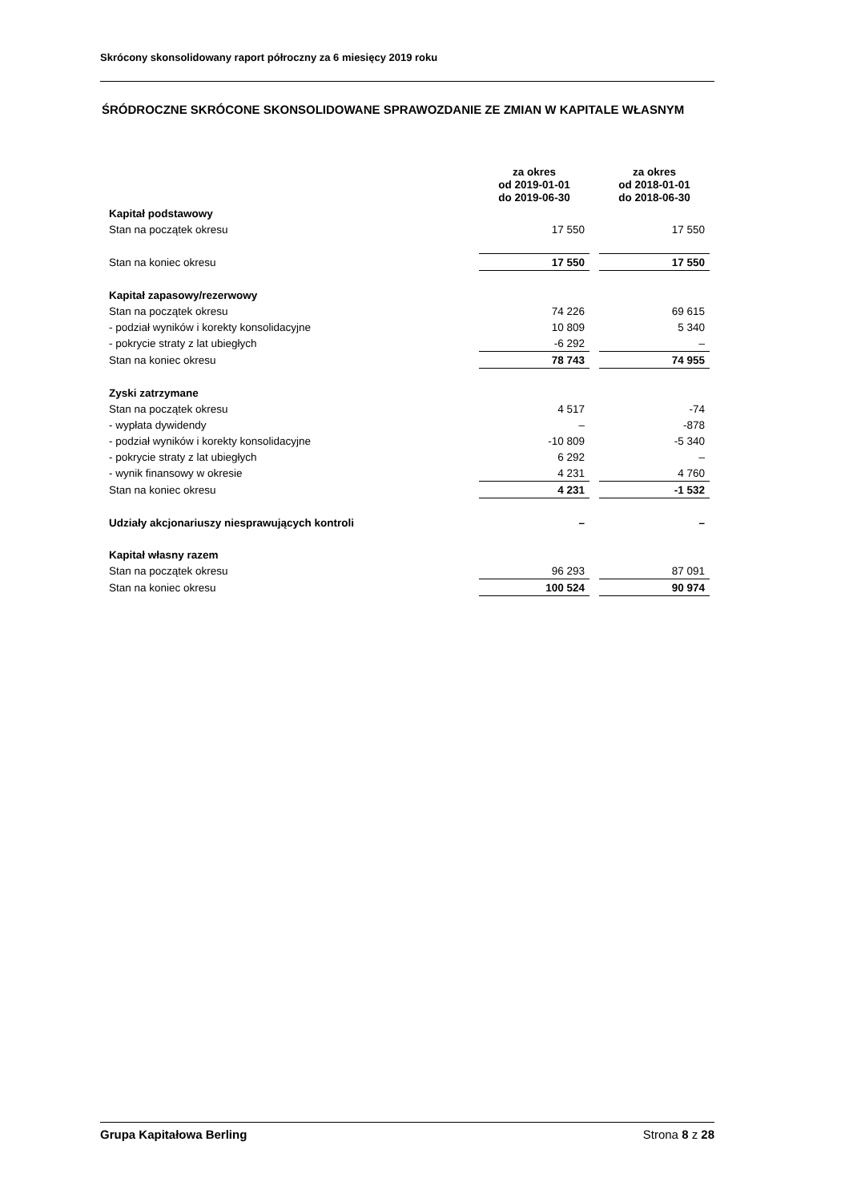Skrócony skonsolidowany raport półroczny za 6 miesięcy 2019 roku
ŚRÓDROCZNE SKRÓCONE SKONSOLIDOWANE SPRAWOZDANIE ZE ZMIAN W KAPITALE WŁASNYM
| | za okres od 2019-01-01 do 2019-06-30 | | za okres od 2018-01-01 do 2018-06-30 |
| --- | --- | --- | --- |
| Kapitał podstawowy | | | |
| Stan na początek okresu | 17 550 | | 17 550 |
| Stan na koniec okresu | 17 550 | | 17 550 |
| Kapitał zapasowy/rezerwowy | | | |
| Stan na początek okresu | 74 226 | | 69 615 |
| - podział wyników i korekty konsolidacyjne | 10 809 | | 5 340 |
| - pokrycie straty z lat ubiegłych | -6 292 | | – |
| Stan na koniec okresu | 78 743 | | 74 955 |
| Zyski zatrzymane | | | |
| Stan na początek okresu | 4 517 | | -74 |
| - wypłata dywidendy | – | | -878 |
| - podział wyników i korekty konsolidacyjne | -10 809 | | -5 340 |
| - pokrycie straty z lat ubiegłych | 6 292 | | – |
| - wynik finansowy w okresie | 4 231 | | 4 760 |
| Stan na koniec okresu | 4 231 | | -1 532 |
| Udziały akcjonariuszy niesprawujących kontroli | – | | – |
| Kapitał własny razem | | | |
| Stan na początek okresu | 96 293 | | 87 091 |
| Stan na koniec okresu | 100 524 | | 90 974 |
Grupa Kapitałowa Berling Strona 8 z 28